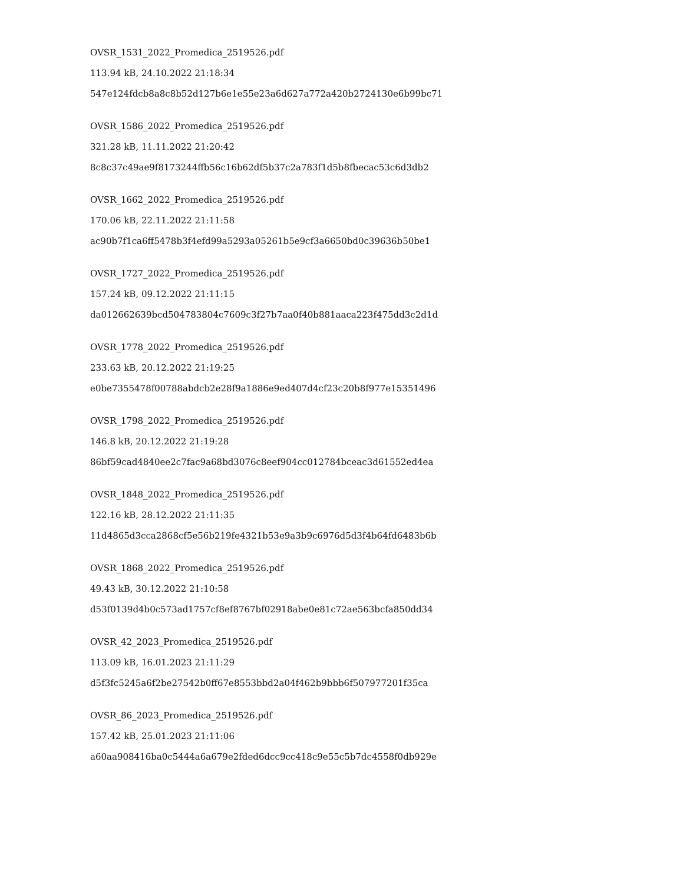OVSR_1531_2022_Promedica_2519526.pdf
113.94 kB, 24.10.2022 21:18:34
547e124fdcb8a8c8b52d127b6e1e55e23a6d627a772a420b2724130e6b99bc71
OVSR_1586_2022_Promedica_2519526.pdf
321.28 kB, 11.11.2022 21:20:42
8c8c37c49ae9f8173244ffb56c16b62df5b37c2a783f1d5b8fbecac53c6d3db2
OVSR_1662_2022_Promedica_2519526.pdf
170.06 kB, 22.11.2022 21:11:58
ac90b7f1ca6ff5478b3f4efd99a5293a05261b5e9cf3a6650bd0c39636b50be1
OVSR_1727_2022_Promedica_2519526.pdf
157.24 kB, 09.12.2022 21:11:15
da012662639bcd504783804c7609c3f27b7aa0f40b881aaca223f475dd3c2d1d
OVSR_1778_2022_Promedica_2519526.pdf
233.63 kB, 20.12.2022 21:19:25
e0be7355478f00788abdcb2e28f9a1886e9ed407d4cf23c20b8f977e15351496
OVSR_1798_2022_Promedica_2519526.pdf
146.8 kB, 20.12.2022 21:19:28
86bf59cad4840ee2c7fac9a68bd3076c8eef904cc012784bceac3d61552ed4ea
OVSR_1848_2022_Promedica_2519526.pdf
122.16 kB, 28.12.2022 21:11:35
11d4865d3cca2868cf5e56b219fe4321b53e9a3b9c6976d5d3f4b64fd6483b6b
OVSR_1868_2022_Promedica_2519526.pdf
49.43 kB, 30.12.2022 21:10:58
d53f0139d4b0c573ad1757cf8ef8767bf02918abe0e81c72ae563bcfa850dd34
OVSR_42_2023_Promedica_2519526.pdf
113.09 kB, 16.01.2023 21:11:29
d5f3fc5245a6f2be27542b0ff67e8553bbd2a04f462b9bbb6f507977201f35ca
OVSR_86_2023_Promedica_2519526.pdf
157.42 kB, 25.01.2023 21:11:06
a60aa908416ba0c5444a6a679e2fded6dcc9cc418c9e55c5b7dc4558f0db929e